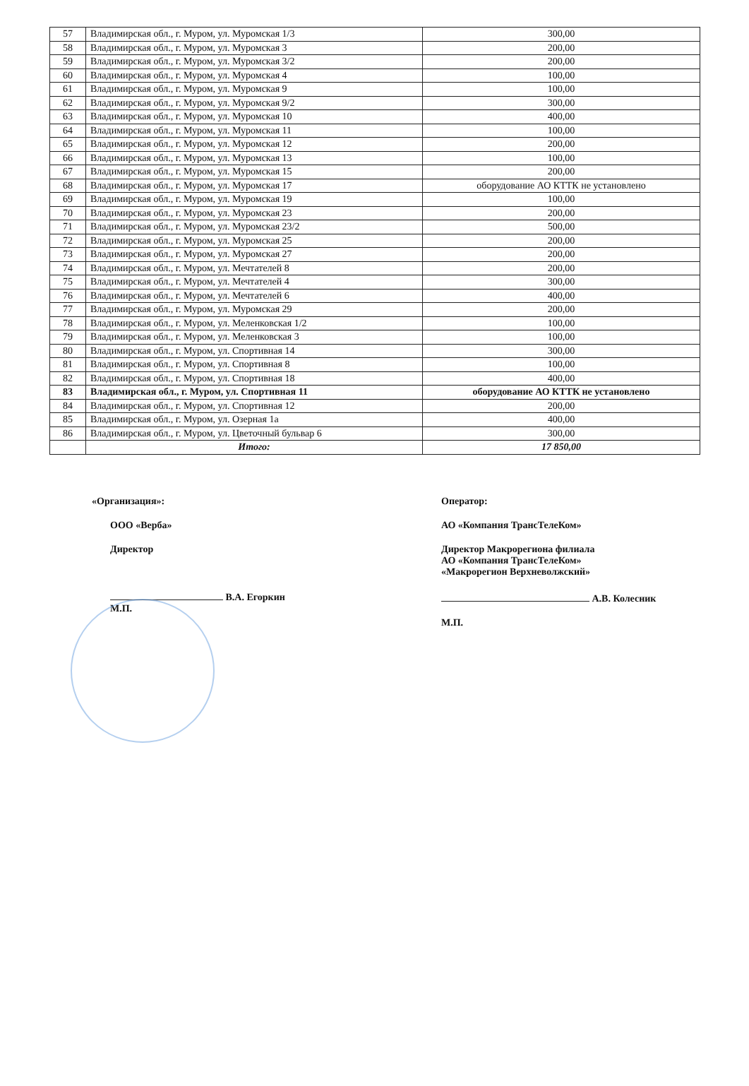| 57 | Владимирская обл., г. Муром, ул. Муромская 1/3 | 300,00 |
| 58 | Владимирская обл., г. Муром, ул. Муромская 3 | 200,00 |
| 59 | Владимирская обл., г. Муром, ул. Муромская 3/2 | 200,00 |
| 60 | Владимирская обл., г. Муром, ул. Муромская 4 | 100,00 |
| 61 | Владимирская обл., г. Муром, ул. Муромская 9 | 100,00 |
| 62 | Владимирская обл., г. Муром, ул. Муромская 9/2 | 300,00 |
| 63 | Владимирская обл., г. Муром, ул. Муромская 10 | 400,00 |
| 64 | Владимирская обл., г. Муром, ул. Муромская 11 | 100,00 |
| 65 | Владимирская обл., г. Муром, ул. Муромская 12 | 200,00 |
| 66 | Владимирская обл., г. Муром, ул. Муромская 13 | 100,00 |
| 67 | Владимирская обл., г. Муром, ул. Муромская 15 | 200,00 |
| 68 | Владимирская обл., г. Муром, ул. Муромская 17 | оборудование АО КТТК не установлено |
| 69 | Владимирская обл., г. Муром, ул. Муромская 19 | 100,00 |
| 70 | Владимирская обл., г. Муром, ул. Муромская 23 | 200,00 |
| 71 | Владимирская обл., г. Муром, ул. Муромская 23/2 | 500,00 |
| 72 | Владимирская обл., г. Муром, ул. Муромская 25 | 200,00 |
| 73 | Владимирская обл., г. Муром, ул. Муромская 27 | 200,00 |
| 74 | Владимирская обл., г. Муром, ул. Мечтателей 8 | 200,00 |
| 75 | Владимирская обл., г. Муром, ул. Мечтателей 4 | 300,00 |
| 76 | Владимирская обл., г. Муром, ул. Мечтателей 6 | 400,00 |
| 77 | Владимирская обл., г. Муром, ул. Муромская 29 | 200,00 |
| 78 | Владимирская обл., г. Муром, ул. Меленковская 1/2 | 100,00 |
| 79 | Владимирская обл., г. Муром, ул. Меленковская 3 | 100,00 |
| 80 | Владимирская обл., г. Муром, ул. Спортивная 14 | 300,00 |
| 81 | Владимирская обл., г. Муром, ул. Спортивная 8 | 100,00 |
| 82 | Владимирская обл., г. Муром, ул. Спортивная 18 | 400,00 |
| 83 | Владимирская обл., г. Муром, ул. Спортивная 11 | оборудование АО КТТК не установлено |
| 84 | Владимирская обл., г. Муром, ул. Спортивная 12 | 200,00 |
| 85 | Владимирская обл., г. Муром, ул. Озерная 1а | 400,00 |
| 86 | Владимирская обл., г. Муром, ул. Цветочный бульвар 6 | 300,00 |
| | Итого: | 17 850,00 |
«Организация»:
ООО «Верба»
Директор
В.А. Егоркин
М.П.
Оператор:
АО «Компания ТрансТелеКом»
Директор Макрорегиона филиала
АО «Компания ТрансТелеКом»
«Макрорегион Верхневолжский»
А.В. Колесник
М.П.